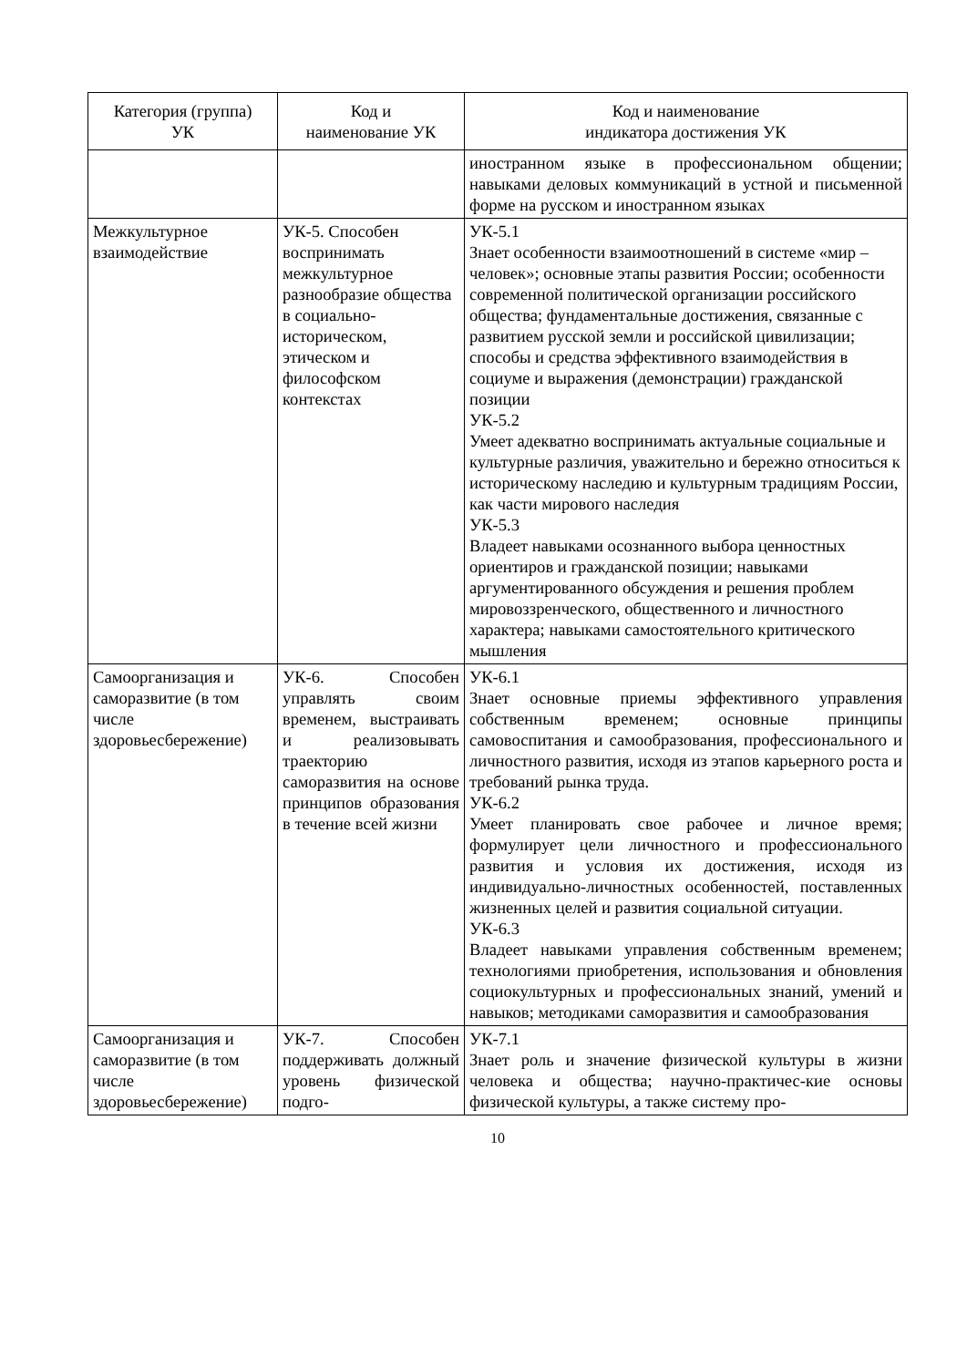| Категория (группа) УК | Код и наименование УК | Код и наименование индикатора достижения УК |
| --- | --- | --- |
| | | иностранном языке в профессиональном общении; навыками деловых коммуникаций в устной и письменной форме на русском и иностранном языках |
| Межкультурное взаимодействие | УК-5. Способен воспринимать межкультурное разнообразие общества в социально-историческом, этическом и философском контекстах | УК-5.1 Знает особенности взаимоотношений в системе «мир – человек»; основные этапы развития России; особенности современной политической организации российского общества; фундаментальные достижения, связанные с развитием русской земли и российской цивилизации; способы и средства эффективного взаимодействия в социуме и выражения (демонстрации) гражданской позиции УК-5.2 Умеет адекватно воспринимать актуальные социальные и культурные различия, уважительно и бережно относиться к историческому наследию и культурным традициям России, как части мирового наследия УК-5.3 Владеет навыками осознанного выбора ценностных ориентиров и гражданской позиции; навыками аргументированного обсуждения и решения проблем мировоззренческого, общественного и личностного характера; навыками самостоятельного критического мышления |
| Самоорганизация и саморазвитие (в том числе здоровьесбережение) | УК-6. Способен управлять своим временем, выстраивать и реализовывать траекторию саморазвития на основе принципов образования в течение всей жизни | УК-6.1 Знает основные приемы эффективного управления собственным временем; основные принципы самовоспитания и самообразования, профессионального и личностного развития, исходя из этапов карьерного роста и требований рынка труда. УК-6.2 Умеет планировать свое рабочее и личное время; формулирует цели личностного и профессионального развития и условия их достижения, исходя из индивидуально-личностных особенностей, поставленных жизненных целей и развития социальной ситуации. УК-6.3 Владеет навыками управления собственным временем; технологиями приобретения, использования и обновления социокультурных и профессиональных знаний, умений и навыков; методиками саморазвития и самообразования |
| Самоорганизация и саморазвитие (в том числе здоровьесбережение) | УК-7. Способен поддерживать должный уровень физической подго- | УК-7.1 Знает роль и значение физической культуры в жизни человека и общества; научно-практичес-кие основы физической культуры, а также систему про- |
10